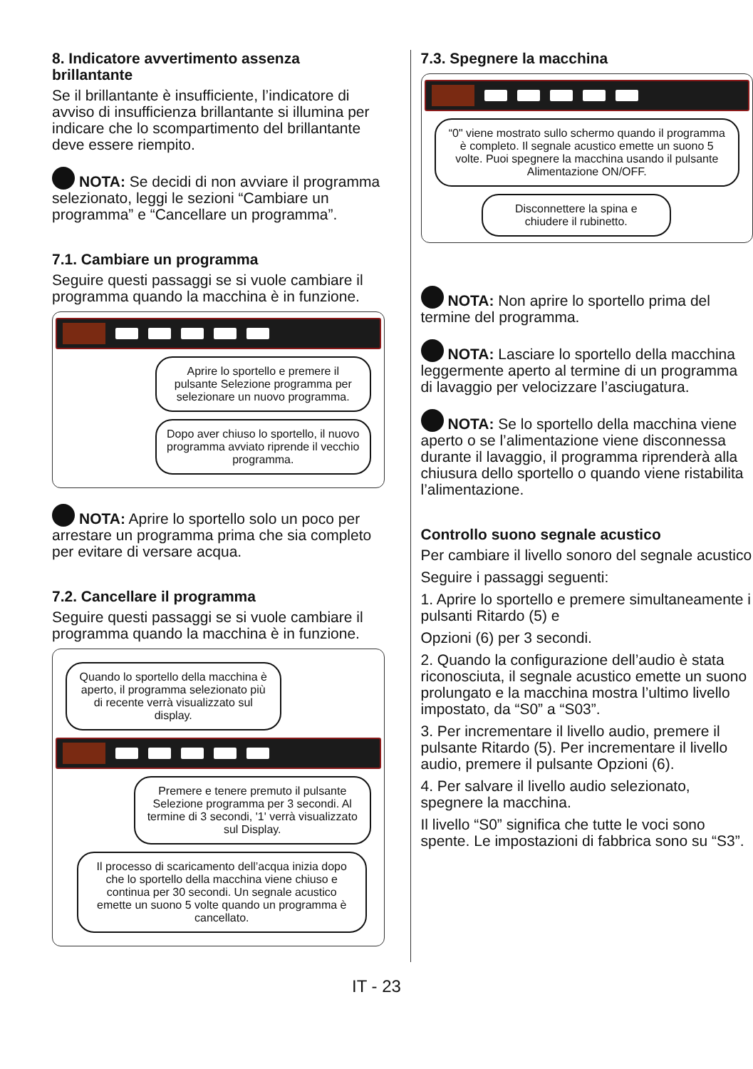8. Indicatore avvertimento assenza brillantante
Se il brillantante è insufficiente, l’indicatore di avviso di insufficienza brillantante si illumina per indicare che lo scompartimento del brillantante deve essere riempito.
NOTA: Se decidi di non avviare il programma selezionato, leggi le sezioni “Cambiare un programma” e “Cancellare un programma”.
7.1. Cambiare un programma
Seguire questi passaggi se si vuole cambiare il programma quando la macchina è in funzione.
Aprire lo sportello e premere il pulsante Selezione programma per selezionare un nuovo programma.
Dopo aver chiuso lo sportello, il nuovo programma avviato riprende il vecchio programma.
NOTA: Aprire lo sportello solo un poco per arrestare un programma prima che sia completo per evitare di versare acqua.
7.2. Cancellare il programma
Seguire questi passaggi se si vuole cambiare il programma quando la macchina è in funzione.
Quando lo sportello della macchina è aperto, il programma selezionato più di recente verrà visualizzato sul display.
Premere e tenere premuto il pulsante Selezione programma per 3 secondi. Al termine di 3 secondi, '1' verrà visualizzato sul Display.
Il processo di scaricamento dell’acqua inizia dopo che lo sportello della macchina viene chiuso e continua per 30 secondi. Un segnale acustico emette un suono 5 volte quando un programma è cancellato.
7.3. Spegnere la macchina
“0" viene mostrato sullo schermo quando il programma è completo. Il segnale acustico emette un suono 5 volte. Puoi spegnere la macchina usando il pulsante Alimentazione ON/OFF.
Disconnettere la spina e chiudere il rubinetto.
NOTA: Non aprire lo sportello prima del termine del programma.
NOTA: Lasciare lo sportello della macchina leggermente aperto al termine di un programma di lavaggio per velocizzare l’asciugatura.
NOTA: Se lo sportello della macchina viene aperto o se l’alimentazione viene disconnessa durante il lavaggio, il programma riprenderà alla chiusura dello sportello o quando viene ristabilita l’alimentazione.
Controllo suono segnale acustico
Per cambiare il livello sonoro del segnale acustico
Seguire i passaggi seguenti:
1. Aprire lo sportello e premere simultaneamente i pulsanti Ritardo (5) e
Opzioni (6) per 3 secondi.
2. Quando la configurazione dell’audio è stata riconosciuta, il segnale acustico emette un suono prolungato e la macchina mostra l’ultimo livello impostato, da “S0” a “S03”.
3. Per incrementare il livello audio, premere il pulsante Ritardo (5). Per incrementare il livello audio, premere il pulsante Opzioni (6).
4. Per salvare il livello audio selezionato, spegnere la macchina.
Il livello “S0” significa che tutte le voci sono spente. Le impostazioni di fabbrica sono su “S3”.
IT - 23